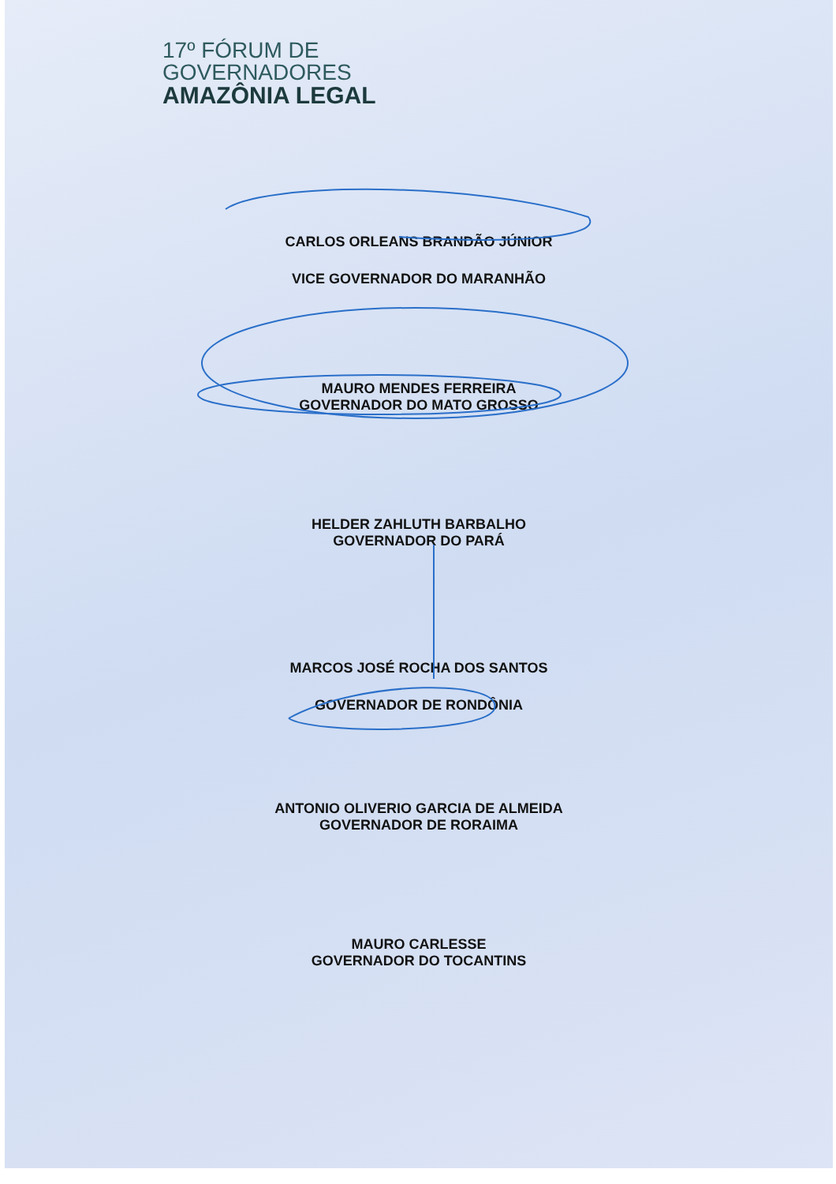17º FÓRUM DE
GOVERNADORES
AMAZÔNIA LEGAL
CARLOS ORLEANS BRANDÃO JÚNIOR
VICE GOVERNADOR DO MARANHÃO
MAURO MENDES FERREIRA
GOVERNADOR DO MATO GROSSO
HELDER ZAHLUTH BARBALHO
GOVERNADOR DO PARÁ
MARCOS JOSÉ ROCHA DOS SANTOS
GOVERNADOR DE RONDÔNIA
ANTONIO OLIVERIO GARCIA DE ALMEIDA
GOVERNADOR DE RORAIMA
MAURO CARLESSE
GOVERNADOR DO TOCANTINS